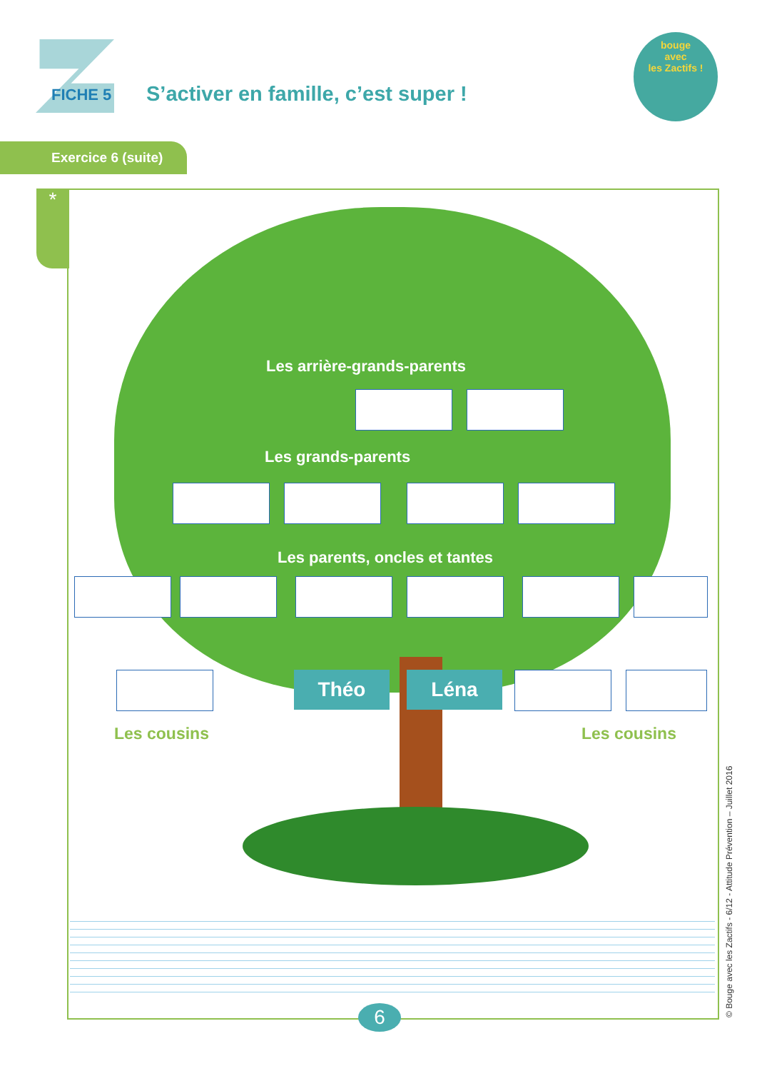FICHE 5
S’activer en famille, c’est super !
bouge
avec
les Zactifs !
Exercice 6 (suite)
*
Les arrière-grands-parents
Les grands-parents
Les parents, oncles et tantes
Théo Léna
Les cousins Les cousins
6 © Bouge avec les Zactifs - 6/12 - Attitude Prévention – Juillet 2016